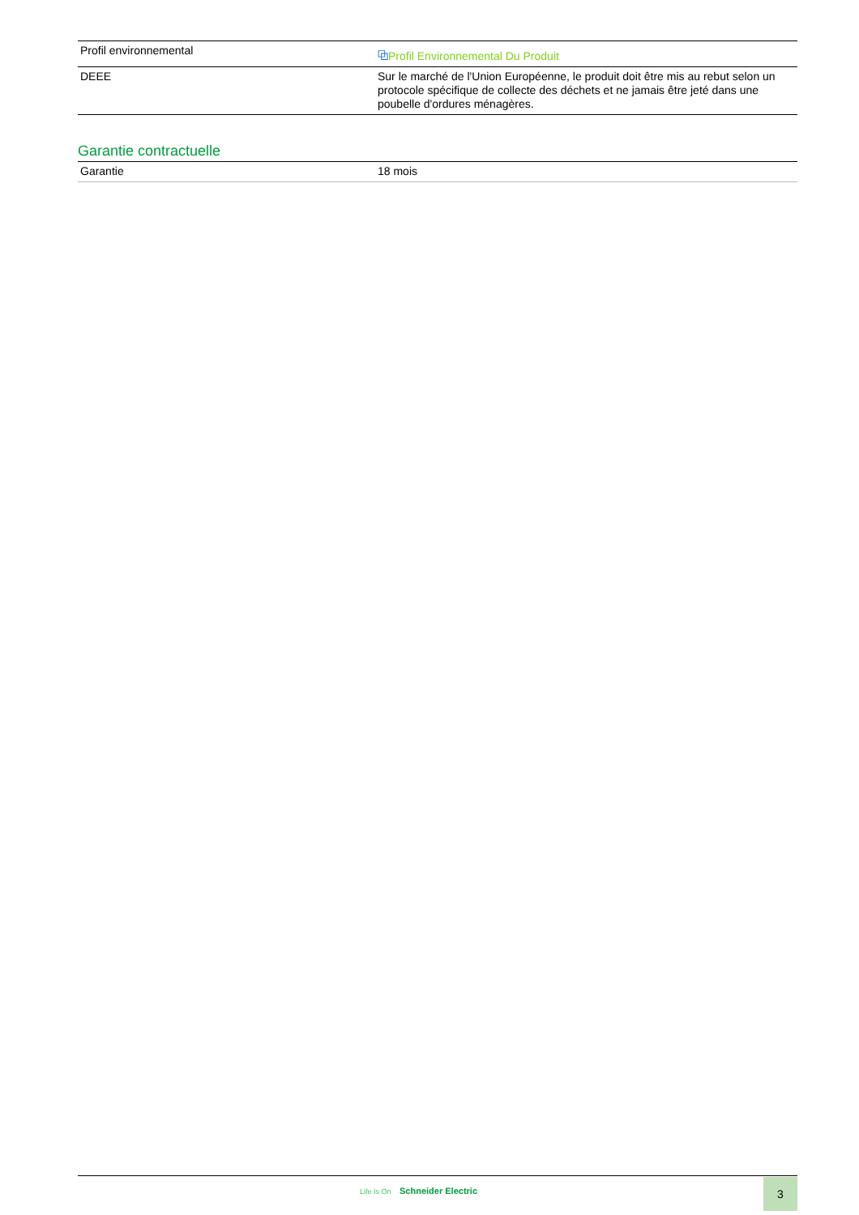| Profil environnemental | ⧉ Profil Environnemental Du Produit |
| DEEE | Sur le marché de l'Union Européenne, le produit doit être mis au rebut selon un protocole spécifique de collecte des déchets et ne jamais être jeté dans une poubelle d'ordures ménagères. |
Garantie contractuelle
| Garantie | 18 mois |
Life Is On Schneider Electric 3